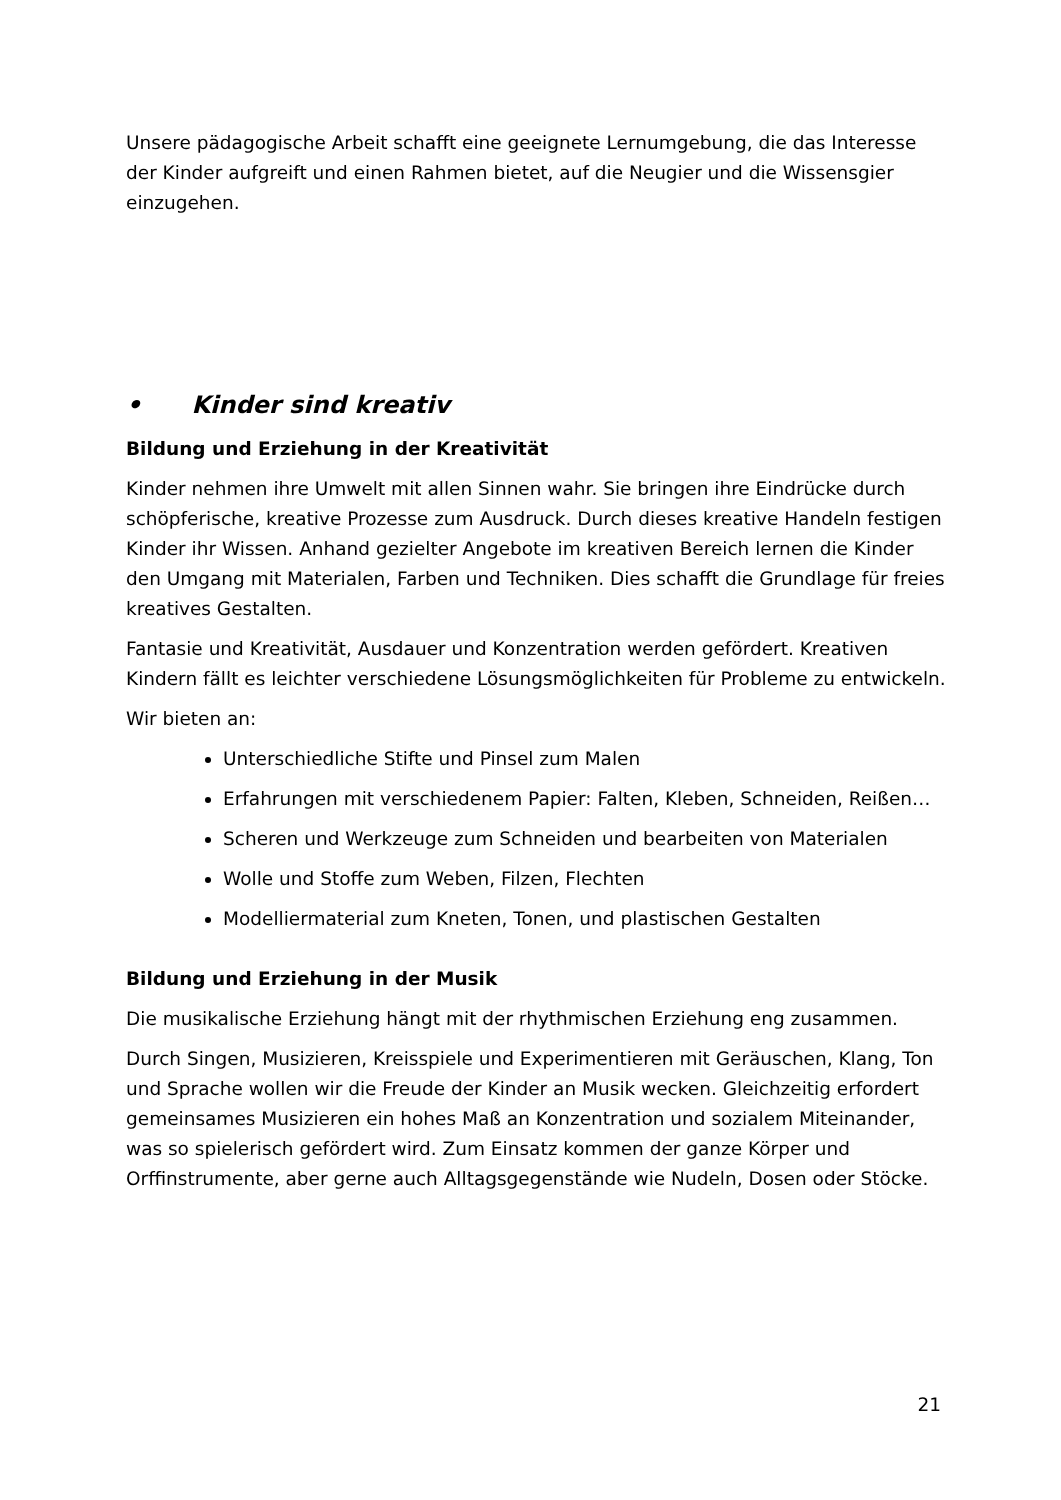Unsere pädagogische Arbeit schafft eine geeignete Lernumgebung, die das Interesse der Kinder aufgreift und einen Rahmen bietet, auf die Neugier und die Wissensgier einzugehen.
• Kinder sind kreativ
Bildung und Erziehung in der Kreativität
Kinder nehmen ihre Umwelt mit allen Sinnen wahr. Sie bringen ihre Eindrücke durch schöpferische, kreative Prozesse zum Ausdruck. Durch dieses kreative Handeln festigen Kinder ihr Wissen. Anhand gezielter Angebote im kreativen Bereich lernen die Kinder den Umgang mit Materialen, Farben und Techniken. Dies schafft die Grundlage für freies kreatives Gestalten.
Fantasie und Kreativität, Ausdauer und Konzentration werden gefördert. Kreativen Kindern fällt es leichter verschiedene Lösungsmöglichkeiten für Probleme zu entwickeln.
Wir bieten an:
Unterschiedliche Stifte und Pinsel zum Malen
Erfahrungen mit verschiedenem Papier: Falten, Kleben, Schneiden, Reißen…
Scheren und Werkzeuge zum Schneiden und bearbeiten von Materialen
Wolle und Stoffe zum Weben, Filzen, Flechten
Modelliermaterial zum Kneten, Tonen, und plastischen Gestalten
Bildung und Erziehung in der Musik
Die musikalische Erziehung hängt mit der rhythmischen Erziehung eng zusammen.
Durch Singen, Musizieren, Kreisspiele und Experimentieren mit Geräuschen, Klang, Ton und Sprache wollen wir die Freude der Kinder an Musik wecken. Gleichzeitig erfordert gemeinsames Musizieren ein hohes Maß an Konzentration und sozialem Miteinander, was so spielerisch gefördert wird. Zum Einsatz kommen der ganze Körper und Orffinstrumente, aber gerne auch Alltagsgegenstände wie Nudeln, Dosen oder Stöcke.
21